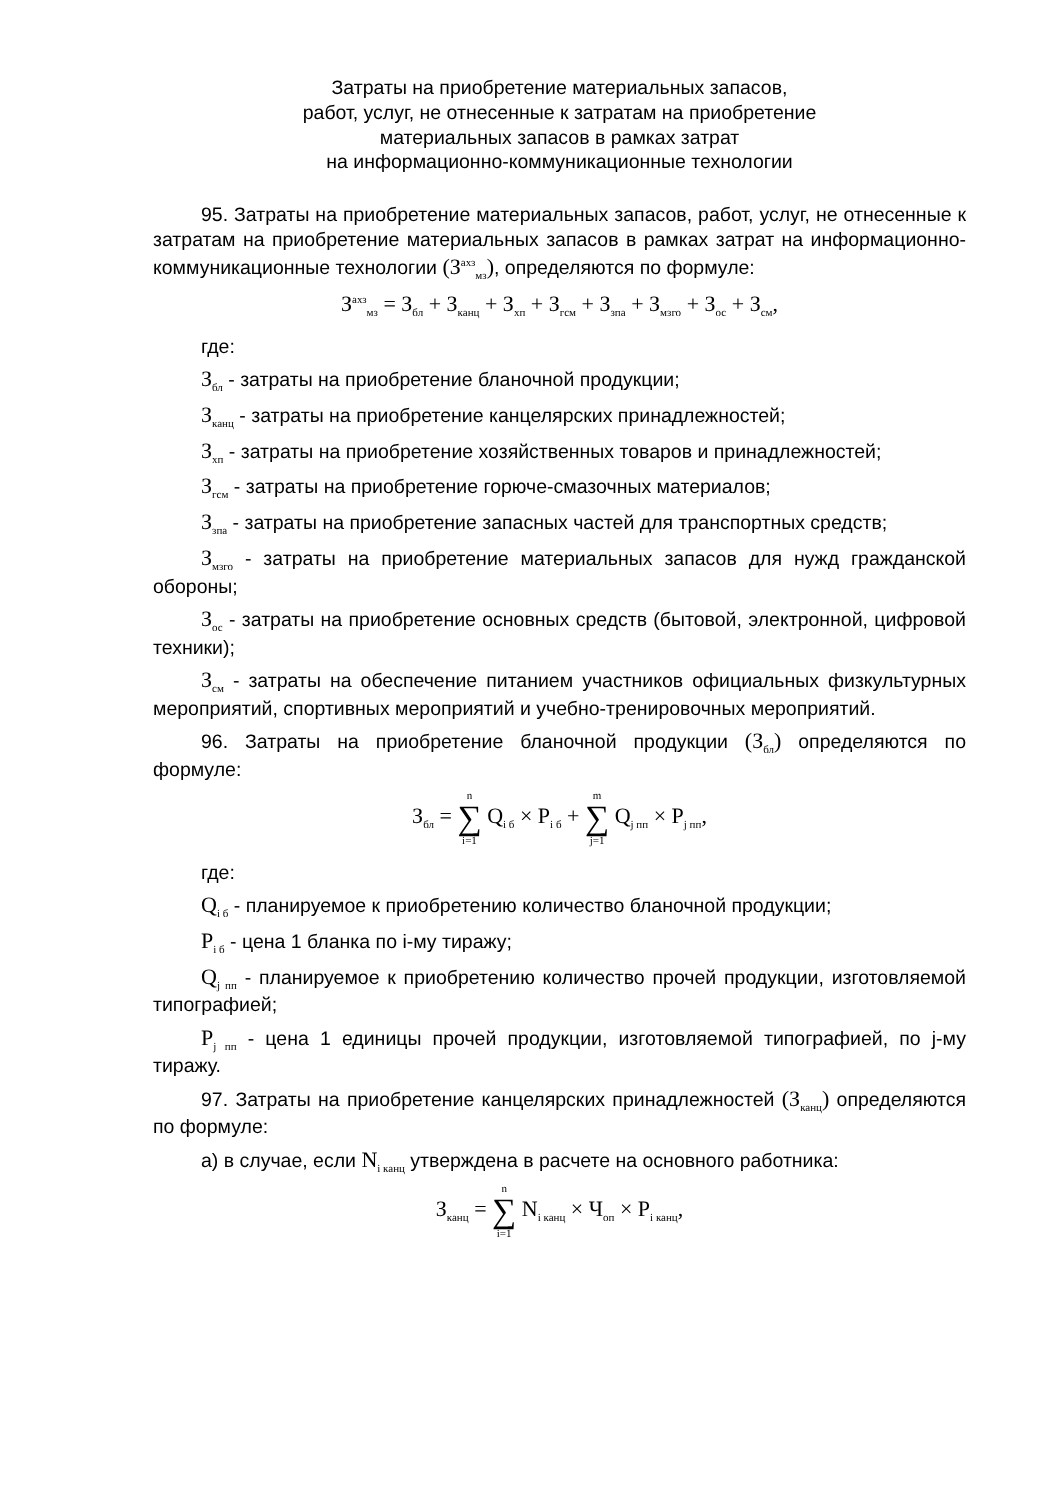Затраты на приобретение материальных запасов,
работ, услуг, не отнесенные к затратам на приобретение
материальных запасов в рамках затрат
на информационно-коммуникационные технологии
95. Затраты на приобретение материальных запасов, работ, услуг, не отнесенные к затратам на приобретение материальных запасов в рамках затрат на информационно-коммуникационные технологии (З<sup>ахз</sup><sub>мз</sub>), определяются по формуле:
З<sup>ахз</sup><sub>мз</sub> = З<sub>бл</sub> + З<sub>канц</sub> + З<sub>хп</sub> + З<sub>гсм</sub> + З<sub>зпа</sub> + З<sub>мзго</sub> + З<sub>ос</sub> + З<sub>см</sub>,
где:
З<sub>бл</sub> - затраты на приобретение бланочной продукции;
З<sub>канц</sub> - затраты на приобретение канцелярских принадлежностей;
З<sub>хп</sub> - затраты на приобретение хозяйственных товаров и принадлежностей;
З<sub>гсм</sub> - затраты на приобретение горюче-смазочных материалов;
З<sub>зпа</sub> - затраты на приобретение запасных частей для транспортных средств;
З<sub>мзго</sub> - затраты на приобретение материальных запасов для нужд гражданской обороны;
З<sub>ос</sub> - затраты на приобретение основных средств (бытовой, электронной, цифровой техники);
З<sub>см</sub> - затраты на обеспечение питанием участников официальных физкультурных мероприятий, спортивных мероприятий и учебно-тренировочных мероприятий.
96. Затраты на приобретение бланочной продукции (З<sub>бл</sub>) определяются по формуле:
З<sub>бл</sub> = n ∑ i=1 Q<sub>i б</sub> × P<sub>i б</sub> + m ∑ j=1 Q<sub>j пп</sub> × P<sub>j пп</sub>,
где:
Q<sub>i б</sub> - планируемое к приобретению количество бланочной продукции;
P<sub>i б</sub> - цена 1 бланка по i-му тиражу;
Q<sub>j пп</sub> - планируемое к приобретению количество прочей продукции, изготовляемой типографией;
P<sub>j пп</sub> - цена 1 единицы прочей продукции, изготовляемой типографией, по j-му тиражу.
97. Затраты на приобретение канцелярских принадлежностей (З<sub>канц</sub>) определяются по формуле:
а) в случае, если N<sub>i канц</sub> утверждена в расчете на основного работника:
З<sub>канц</sub> = n ∑ i=1 N<sub>i канц</sub> × Ч<sub>оп</sub> × P<sub>i канц</sub>,